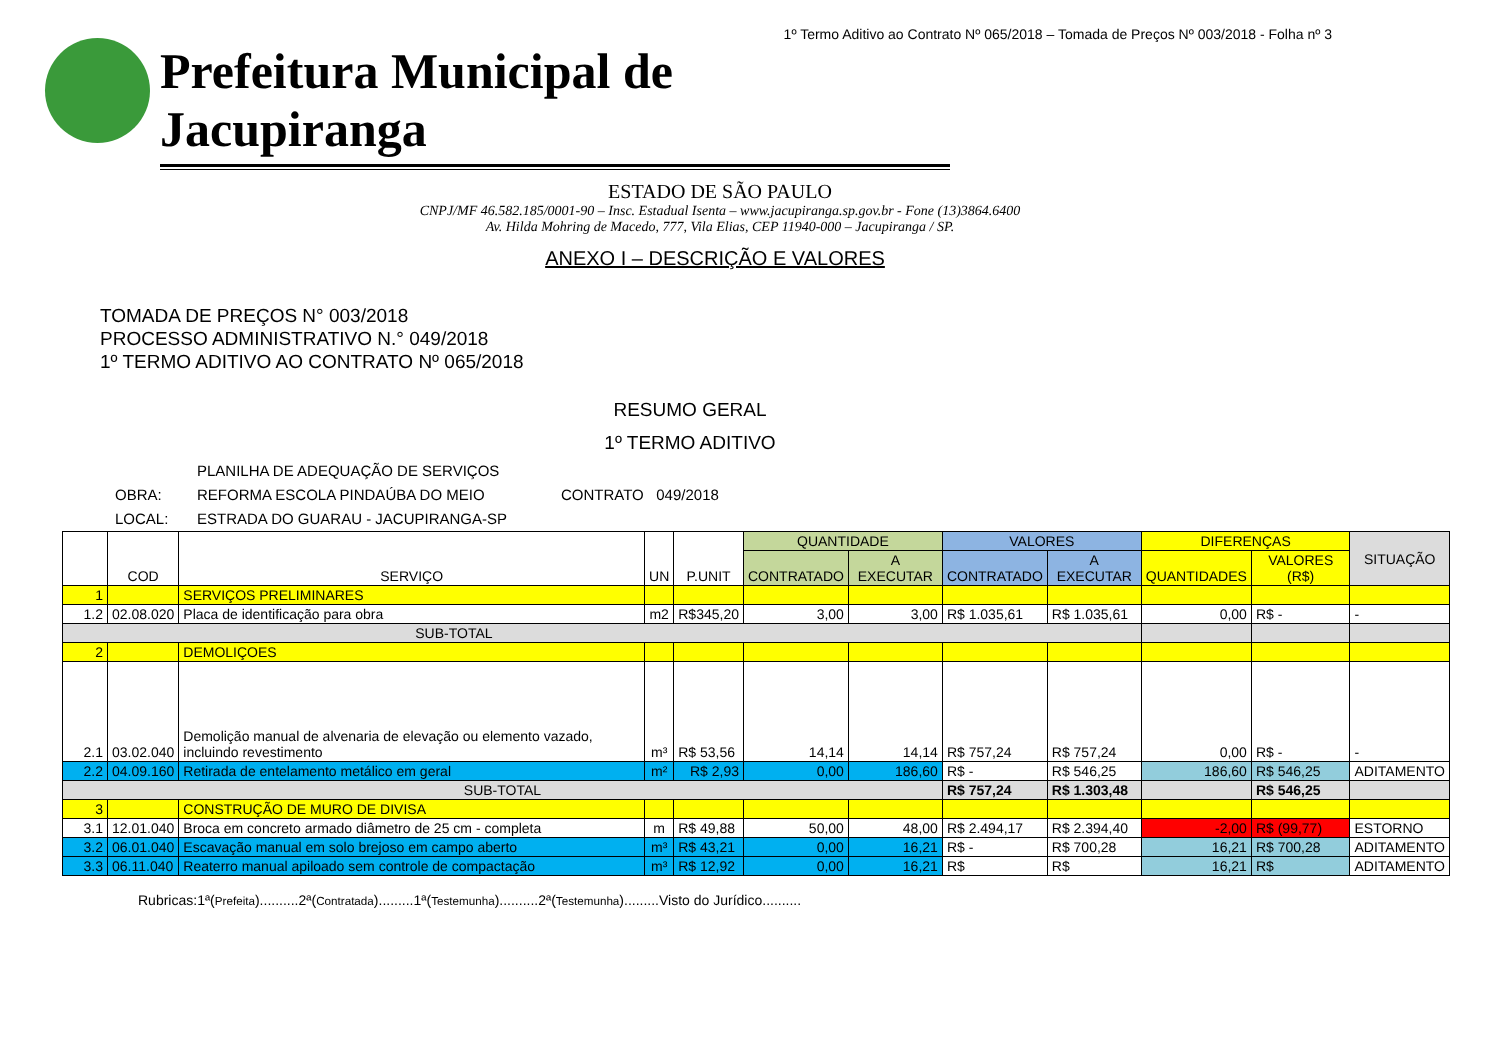1º Termo Aditivo ao Contrato Nº 065/2018 – Tomada de Preços Nº 003/2018 - Folha nº 3
Prefeitura Municipal de Jacupiranga
ESTADO DE SÃO PAULO
CNPJ/MF 46.582.185/0001-90 – Insc. Estadual Isenta – www.jacupiranga.sp.gov.br - Fone (13)3864.6400
Av. Hilda Mohring de Macedo, 777, Vila Elias, CEP 11940-000 – Jacupiranga / SP.
ANEXO I – DESCRIÇÃO E VALORES
TOMADA DE PREÇOS N° 003/2018
PROCESSO ADMINISTRATIVO N.° 049/2018
1º TERMO ADITIVO AO CONTRATO Nº 065/2018
RESUMO GERAL
1º TERMO ADITIVO
PLANILHA DE ADEQUAÇÃO DE SERVIÇOS
OBRA: REFORMA ESCOLA PINDAÚBA DO MEIO CONTRATO 049/2018
LOCAL: ESTRADA DO GUARAU - JACUPIRANGA-SP
| | COD | SERVIÇO | UN | P.UNIT | QUANTIDADE | | VALORES | | DIFERENÇAS | | SITUAÇÃO |
| --- | --- | --- | --- | --- | --- | --- | --- | --- | --- | --- | --- |
| | | | | | CONTRATADO | A EXECUTAR | CONTRATADO | A EXECUTAR | QUANTIDADES | VALORES (R$) | |
| 1 | | SERVIÇOS PRELIMINARES | | | | | | | | | |
| 1.2 | 02.08.020 | Placa de identificação para obra | m2 | R$345,20 | 3,00 | 3,00 | R$ 1.035,61 | R$ 1.035,61 | 0,00 | R$ - | - |
| SUB-TOTAL | | | | | | | | | | | |
| 2 | | DEMOLIÇOES | | | | | | | | | |
| 2.1 | 03.02.040 | Demolição manual de alvenaria de elevação ou elemento vazado, incluindo revestimento | m³ | R$ 53,56 | 14,14 | 14,14 | R$ 757,24 | R$ 757,24 | 0,00 | R$ - | - |
| 2.2 | 04.09.160 | Retirada de entelamento metálico em geral | m² | R$ 2,93 | 0,00 | 186,60 | R$ - | R$ 546,25 | 186,60 | R$ 546,25 | ADITAMENTO |
| SUB-TOTAL | | | | | | | R$ 757,24 | R$ 1.303,48 | | R$ 546,25 | |
| 3 | | CONSTRUÇÃO DE MURO DE DIVISA | | | | | | | | | |
| 3.1 | 12.01.040 | Broca em concreto armado diâmetro de 25 cm - completa | m | R$ 49,88 | 50,00 | 48,00 | R$ 2.494,17 | R$ 2.394,40 | -2,00 | R$ (99,77) | ESTORNO |
| 3.2 | 06.01.040 | Escavação manual em solo brejoso em campo aberto | m³ | R$ 43,21 | 0,00 | 16,21 | R$ - | R$ 700,28 | 16,21 | R$ 700,28 | ADITAMENTO |
| 3.3 | 06.11.040 | Reaterro manual apiloado sem controle de compactação | m³ | R$ 12,92 | 0,00 | 16,21 | R$ | R$ | 16,21 | R$ | ADITAMENTO |
Rubricas:1ª(Prefeita)..........2ª(Contratada).........1ª(Testemunha)..........2ª(Testemunha).........Visto do Jurídico..........